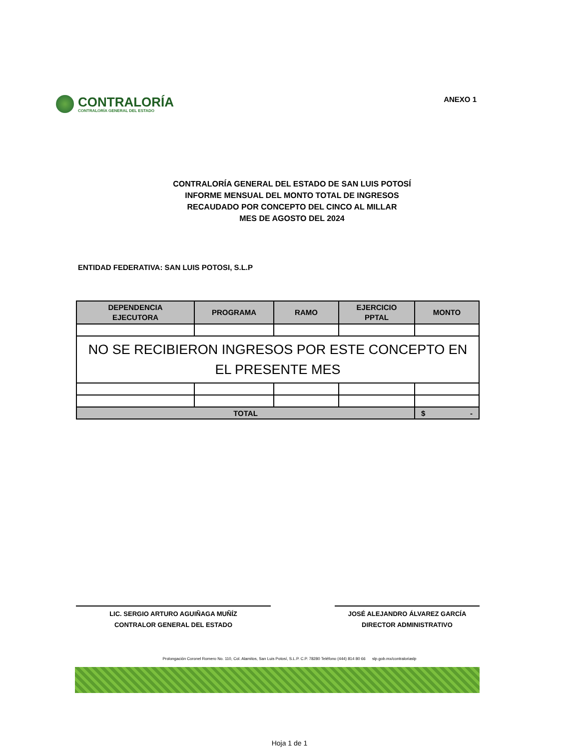CONTRALORÍA
CONTRALORÍA GENERAL DEL ESTADO
ANEXO 1
CONTRALORÍA GENERAL DEL ESTADO DE SAN LUIS POTOSÍ
INFORME MENSUAL DEL MONTO TOTAL DE INGRESOS
RECAUDADO POR CONCEPTO DEL CINCO AL MILLAR
MES DE AGOSTO DEL 2024
ENTIDAD FEDERATIVA: SAN LUIS POTOSI, S.L.P
| DEPENDENCIA EJECUTORA | PROGRAMA | RAMO | EJERCICIO PPTAL | MONTO |
| --- | --- | --- | --- | --- |
| NO SE RECIBIERON INGRESOS POR ESTE CONCEPTO EN EL PRESENTE MES | | | | |
| TOTAL | | | | $ - |
LIC. SERGIO ARTURO AGUIÑAGA MUÑÍZ
CONTRALOR GENERAL DEL ESTADO
JOSÉ ALEJANDRO ÁLVAREZ GARCÍA
DIRECTOR ADMINISTRATIVO
Prolongación Coronel Romero No. 110, Col. Alamitos, San Luis Potosí, S.L.P. C.P. 78280 Teléfono (444) 814 80 66 slp.gob.mx/contraloriaslp
Hoja 1 de 1